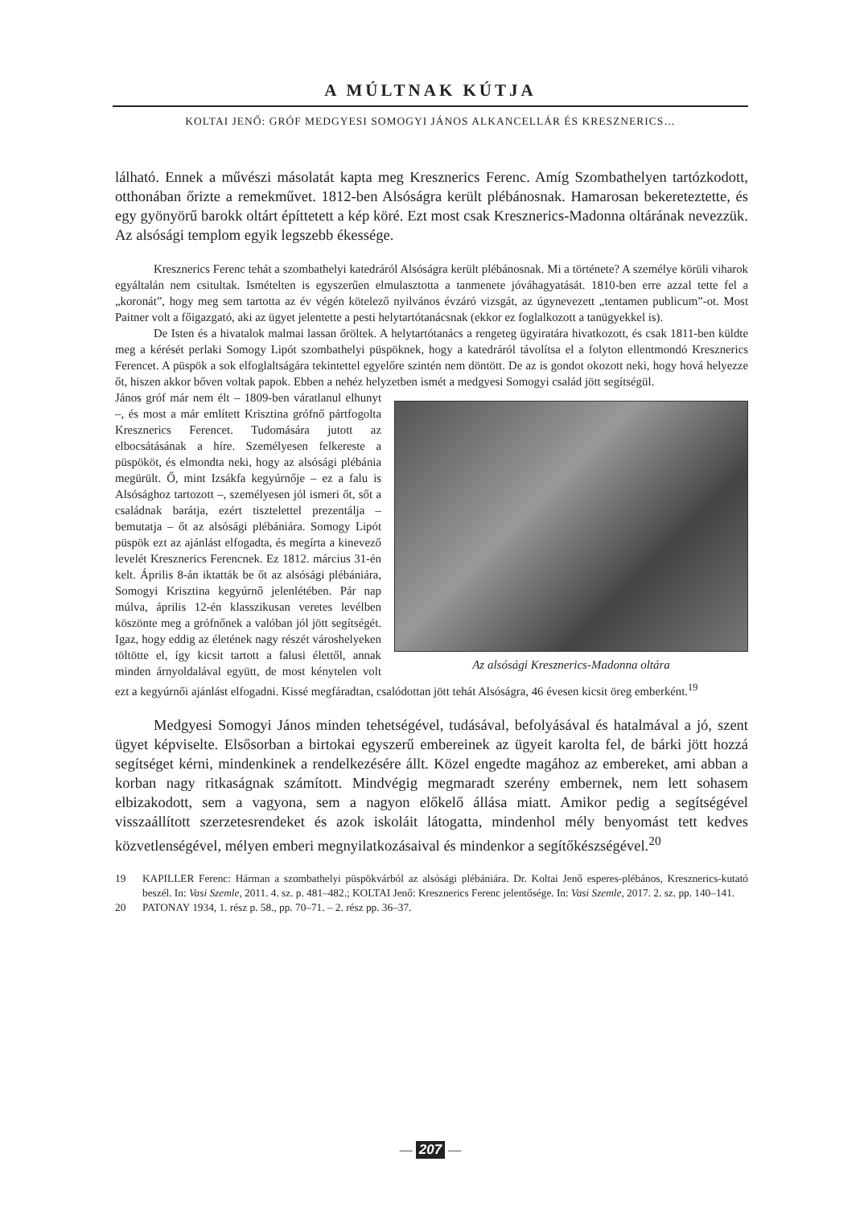A MÚLTNAK KÚTJA
KOLTAI JENŐ: GRÓF MEDGYESI SOMOGYI JÁNOS ALKANCELLÁR ÉS KRESZNERICS…
lálható. Ennek a művészi másolatát kapta meg Kresznerics Ferenc. Amíg Szombathelyen tartózkodott, otthonában őrizte a remekművet. 1812-ben Alsóságra került plébánosnak. Hamarosan bekereteztette, és egy gyönyörű barokk oltárt építtetett a kép köré. Ezt most csak Kresznerics-Madonna oltárának nevezzük. Az alsósági templom egyik legszebb ékessége.
Kresznerics Ferenc tehát a szombathelyi katedráról Alsóságra került plébánosnak. Mi a története? A személye körüli viharok egyáltalán nem csitultak. Ismételten is egyszerűen elmulasztotta a tanmenete jóváhagyatását. 1810-ben erre azzal tette fel a „koronát”, hogy meg sem tartotta az év végén kötelező nyilvános évzáró vizsgát, az úgynevezett „tentamen publicum”-ot. Most Paitner volt a főigazgató, aki az ügyet jelentette a pesti helytartótanácsnak (ekkor ez foglalkozott a tanügyekkel is).
De Isten és a hivatalok malmai lassan őröltek. A helytartótanács a rengeteg ügyiratára hivatkozott, és csak 1811-ben küldte meg a kérését perlaki Somogy Lipót szombathelyi püspöknek, hogy a katedráról távolítsa el a folyton ellentmondó Kresznerics Ferencet. A püspök a sok elfoglaltságára tekintettel egyelőre szintén nem döntött. De az is gondot okozott neki, hogy hová helyezze őt, hiszen akkor bőven voltak papok. Ebben a nehéz helyzetben ismét a medgyesi Somogyi család jött segítségül.
Az alsósági Kresznerics-Madonna oltára
János gróf már nem élt – 1809-ben váratlanul elhunyt –, és most a már említett Krisztina grófnő pártfogolta Kresznerics Ferencet. Tudomására jutott az elbocsátásának a híre. Személyesen felkereste a püspököt, és elmondta neki, hogy az alsósági plébánia megürült. Ő, mint Izsákfa kegyúrnője – ez a falu is Alsósághoz tartozott –, személyesen jól ismeri őt, sőt a családnak barátja, ezért tisztelettel prezentálja – bemutatja – őt az alsósági plébániára. Somogy Lipót püspök ezt az ajánlást elfogadta, és megírta a kinevező levelét Kresznerics Ferencnek. Ez 1812. március 31-én kelt. Április 8-án iktatták be őt az alsósági plébániára, Somogyi Krisztina kegyúrnő jelenlétében. Pár nap múlva, április 12-én klasszikusan veretes levélben köszönte meg a grófnőnek a valóban jól jött segítségét. Igaz, hogy eddig az életének nagy részét városhelyeken töltötte el, így kicsit tartott a falusi élettől, annak minden árnyoldalával együtt, de most kénytelen volt ezt a kegyúrnői ajánlást elfogadni. Kissé megfáradtan, csalódottan jött tehát Alsóságra, 46 évesen kicsit öreg emberként.<sup>19</sup>
Medgyesi Somogyi János minden tehetségével, tudásával, befolyásával és hatalmával a jó, szent ügyet képviselte. Elsősorban a birtokai egyszerű embereinek az ügyeit karolta fel, de bárki jött hozzá segítséget kérni, mindenkinek a rendelkezésére állt. Közel engedte magához az embereket, ami abban a korban nagy ritkaságnak számított. Mindvégig megmaradt szerény embernek, nem lett sohasem elbizakodott, sem a vagyona, sem a nagyon előkelő állása miatt. Amikor pedig a segítségével visszaállított szerzetesrendeket és azok iskoláit látogatta, mindenhol mély benyomást tett kedves közvetlenségével, mélyen emberi megnyilatkozásaival és mindenkor a segítőkészségével.<sup>20</sup>
19 KAPILLER Ferenc: Hárman a szombathelyi püspökvárból az alsósági plébániára. Dr. Koltai Jenő esperes-plébános, Kresznerics-kutató beszél. In: Vasi Szemle, 2011. 4. sz. p. 481–482.; KOLTAI Jenő: Kresznerics Ferenc jelentősége. In: Vasi Szemle, 2017. 2. sz. pp. 140–141.
20 PATONAY 1934, 1. rész p. 58., pp. 70–71. – 2. rész pp. 36–37.
— 207 —